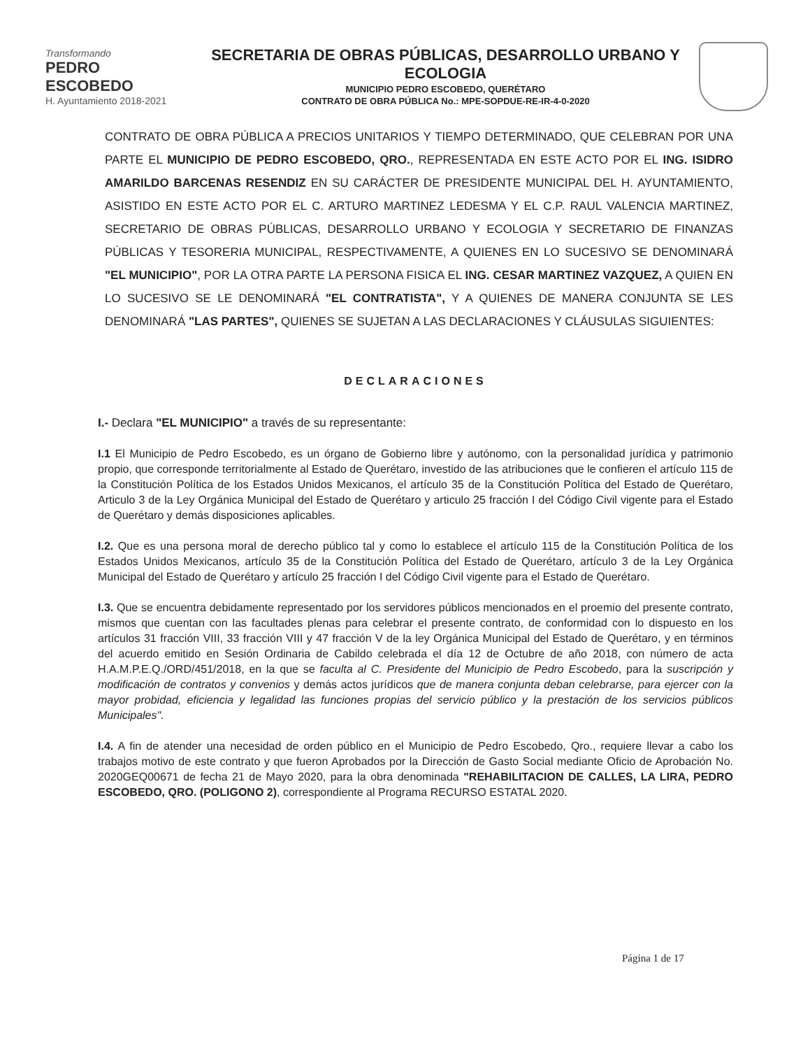Transformando
PEDRO ESCOBEDO
H. Ayuntamiento 2018-2021
SECRETARIA DE OBRAS PÚBLICAS, DESARROLLO URBANO Y ECOLOGIA
MUNICIPIO PEDRO ESCOBEDO, QUERÉTARO
CONTRATO DE OBRA PÚBLICA No.: MPE-SOPDUE-RE-IR-4-0-2020
CONTRATO DE OBRA PÚBLICA A PRECIOS UNITARIOS Y TIEMPO DETERMINADO, QUE CELEBRAN POR UNA PARTE EL MUNICIPIO DE PEDRO ESCOBEDO, QRO., REPRESENTADA EN ESTE ACTO POR EL ING. ISIDRO AMARILDO BARCENAS RESENDIZ EN SU CARÁCTER DE PRESIDENTE MUNICIPAL DEL H. AYUNTAMIENTO, ASISTIDO EN ESTE ACTO POR EL C. ARTURO MARTINEZ LEDESMA Y EL C.P. RAUL VALENCIA MARTINEZ, SECRETARIO DE OBRAS PÚBLICAS, DESARROLLO URBANO Y ECOLOGIA Y SECRETARIO DE FINANZAS PÚBLICAS Y TESORERIA MUNICIPAL, RESPECTIVAMENTE, A QUIENES EN LO SUCESIVO SE DENOMINARÁ "EL MUNICIPIO", POR LA OTRA PARTE LA PERSONA FISICA EL ING. CESAR MARTINEZ VAZQUEZ, A QUIEN EN LO SUCESIVO SE LE DENOMINARÁ "EL CONTRATISTA", Y A QUIENES DE MANERA CONJUNTA SE LES DENOMINARÁ "LAS PARTES", QUIENES SE SUJETAN A LAS DECLARACIONES Y CLÁUSULAS SIGUIENTES:
DECLARACIONES
I.- Declara "EL MUNICIPIO" a través de su representante:
I.1 El Municipio de Pedro Escobedo, es un órgano de Gobierno libre y autónomo, con la personalidad jurídica y patrimonio propio, que corresponde territorialmente al Estado de Querétaro, investido de las atribuciones que le confieren el artículo 115 de la Constitución Política de los Estados Unidos Mexicanos, el artículo 35 de la Constitución Política del Estado de Querétaro, Articulo 3 de la Ley Orgánica Municipal del Estado de Querétaro y articulo 25 fracción I del Código Civil vigente para el Estado de Querétaro y demás disposiciones aplicables.
I.2. Que es una persona moral de derecho público tal y como lo establece el artículo 115 de la Constitución Política de los Estados Unidos Mexicanos, artículo 35 de la Constitución Política del Estado de Querétaro, artículo 3 de la Ley Orgánica Municipal del Estado de Querétaro y artículo 25 fracción I del Código Civil vigente para el Estado de Querétaro.
I.3. Que se encuentra debidamente representado por los servidores públicos mencionados en el proemio del presente contrato, mismos que cuentan con las facultades plenas para celebrar el presente contrato, de conformidad con lo dispuesto en los artículos 31 fracción VIII, 33 fracción VIII y 47 fracción V de la ley Orgánica Municipal del Estado de Querétaro, y en términos del acuerdo emitido en Sesión Ordinaria de Cabildo celebrada el día 12 de Octubre de año 2018, con número de acta H.A.M.P.E.Q./ORD/451/2018, en la que se faculta al C. Presidente del Municipio de Pedro Escobedo, para la suscripción y modificación de contratos y convenios y demás actos jurídicos que de manera conjunta deban celebrarse, para ejercer con la mayor probidad, eficiencia y legalidad las funciones propias del servicio público y la prestación de los servicios públicos Municipales".
I.4. A fin de atender una necesidad de orden público en el Municipio de Pedro Escobedo, Qro., requiere llevar a cabo los trabajos motivo de este contrato y que fueron Aprobados por la Dirección de Gasto Social mediante Oficio de Aprobación No. 2020GEQ00671 de fecha 21 de Mayo 2020, para la obra denominada "REHABILITACION DE CALLES, LA LIRA, PEDRO ESCOBEDO, QRO. (POLIGONO 2), correspondiente al Programa RECURSO ESTATAL 2020.
Página 1 de 17